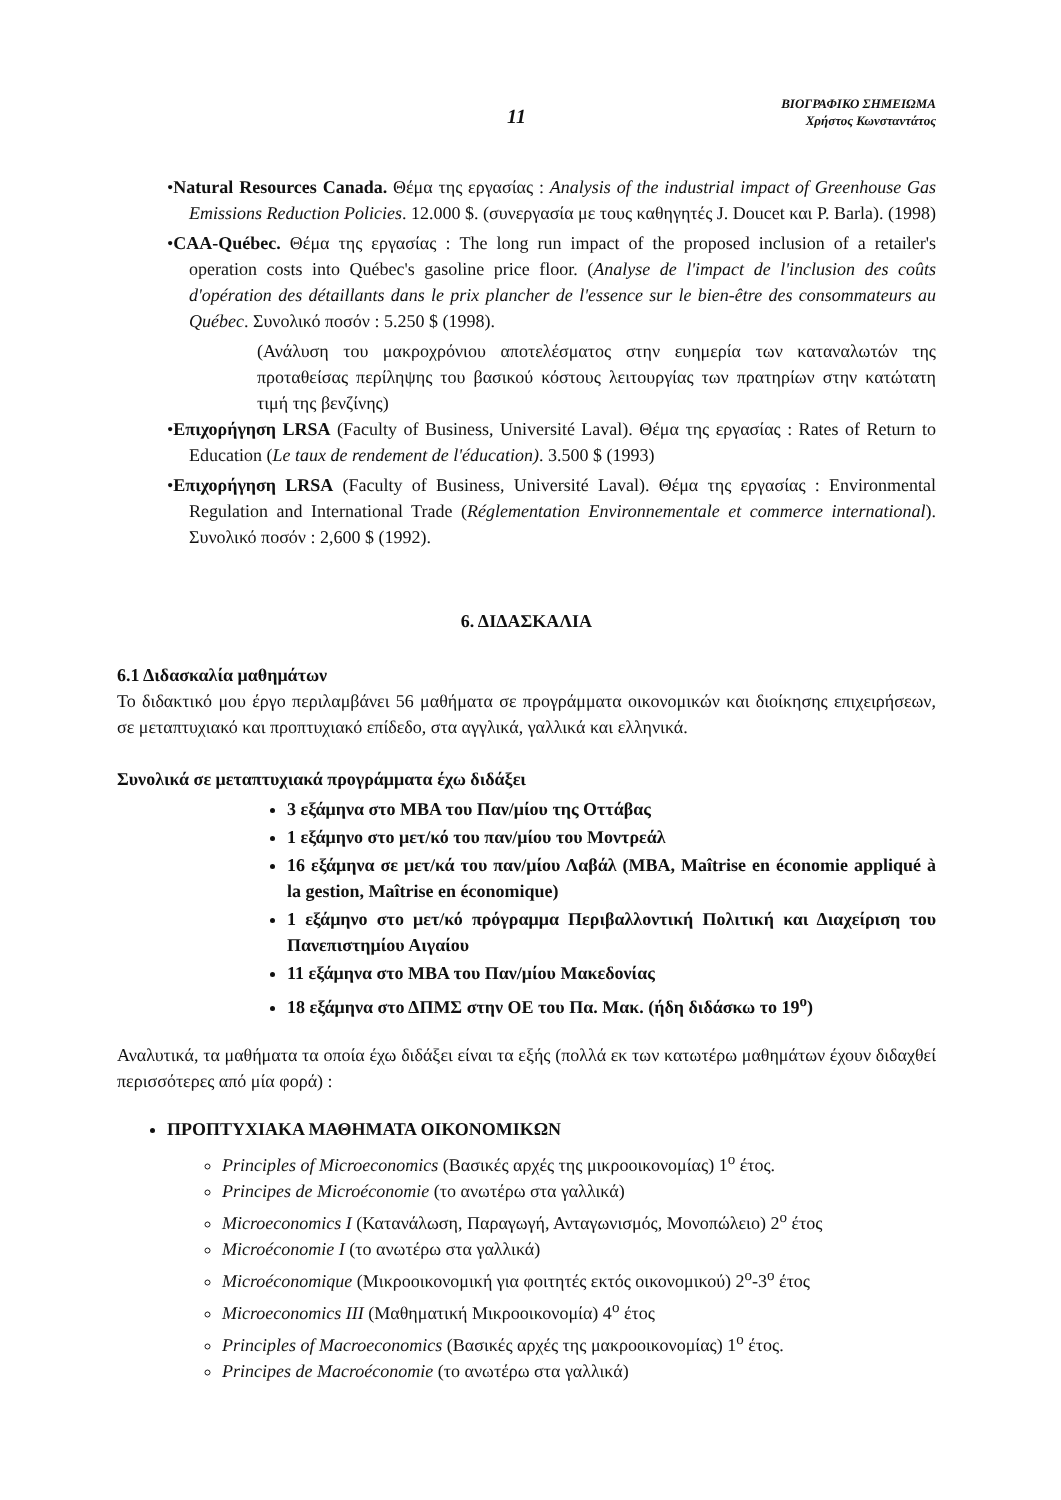11
ΒΙΟΓΡΑΦΙΚΟ ΣΗΜΕΙΩΜΑ
Χρήστος Κωνσταντάτος
•Natural Resources Canada. Θέμα της εργασίας : Analysis of the industrial impact of Greenhouse Gas Emissions Reduction Policies. 12.000 $. (συνεργασία με τους καθηγητές J. Doucet και P. Barla). (1998)
•CAA-Québec. Θέμα της εργασίας : The long run impact of the proposed inclusion of a retailer's operation costs into Québec's gasoline price floor. (Analyse de l'impact de l'inclusion des coûts d'opération des détaillants dans le prix plancher de l'essence sur le bien-être des consommateurs au Québec. Συνολικό ποσόν : 5.250 $ (1998).
(Ανάλυση του μακροχρόνιου αποτελέσματος στην ευημερία των καταναλωτών της προταθείσας περίληψης του βασικού κόστους λειτουργίας των πρατηρίων στην κατώτατη τιμή της βενζίνης)
•Επιχορήγηση LRSA (Faculty of Business, Université Laval). Θέμα της εργασίας : Rates of Return to Education (Le taux de rendement de l'éducation). 3.500 $ (1993)
•Επιχορήγηση LRSA (Faculty of Business, Université Laval). Θέμα της εργασίας : Environmental Regulation and International Trade (Réglementation Environnementale et commerce international). Συνολικό ποσόν : 2,600 $ (1992).
6. ΔΙΔΑΣΚΑΛΙΑ
6.1 Διδασκαλία μαθημάτων
Το διδακτικό μου έργο περιλαμβάνει 56 μαθήματα σε προγράμματα οικονομικών και διοίκησης επιχειρήσεων, σε μεταπτυχιακό και προπτυχιακό επίδεδο, στα αγγλικά, γαλλικά και ελληνικά.
Συνολικά σε μεταπτυχιακά προγράμματα έχω διδάξει
3 εξάμηνα στο MBA του Παν/μίου της Οττάβας
1 εξάμηνο στο μετ/κό του παν/μίου του Μοντρεάλ
16 εξάμηνα σε μετ/κά του παν/μίου Λαβάλ (MBA, Maîtrise en économie appliqué à la gestion, Maîtrise en économique)
1 εξάμηνο στο μετ/κό πρόγραμμα Περιβαλλοντική Πολιτική και Διαχείριση του Πανεπιστημίου Αιγαίου
11 εξάμηνα στο MBA του Παν/μίου Μακεδονίας
18 εξάμηνα στο ΔΠΜΣ στην ΟΕ του Πα. Μακ. (ήδη διδάσκω το 19<sup>ο</sup>)
Αναλυτικά, τα μαθήματα τα οποία έχω διδάξει είναι τα εξής (πολλά εκ των κατωτέρω μαθημάτων έχουν διδαχθεί περισσότερες από μία φορά) :
ΠΡΟΠΤΥΧΙΑΚΑ ΜΑΘΗΜΑΤΑ ΟΙΚΟΝΟΜΙΚΩΝ
Principles of Microeconomics (Βασικές αρχές της μικροοικονομίας) 1<sup>ο</sup> έτος.
Principes de Microéconomie (το ανωτέρω στα γαλλικά)
Microeconomics I (Κατανάλωση, Παραγωγή, Ανταγωνισμός, Μονοπώλειο) 2<sup>ο</sup> έτος
Microéconomie I (το ανωτέρω στα γαλλικά)
Microéconomique (Μικροοικονομική για φοιτητές εκτός οικονομικού) 2<sup>ο</sup>-3<sup>ο</sup> έτος
Microeconomics III (Μαθηματική Μικροοικονομία) 4<sup>ο</sup> έτος
Principles of Macroeconomics (Βασικές αρχές της μακροοικονομίας) 1<sup>ο</sup> έτος.
Principes de Macroéconomie (το ανωτέρω στα γαλλικά)